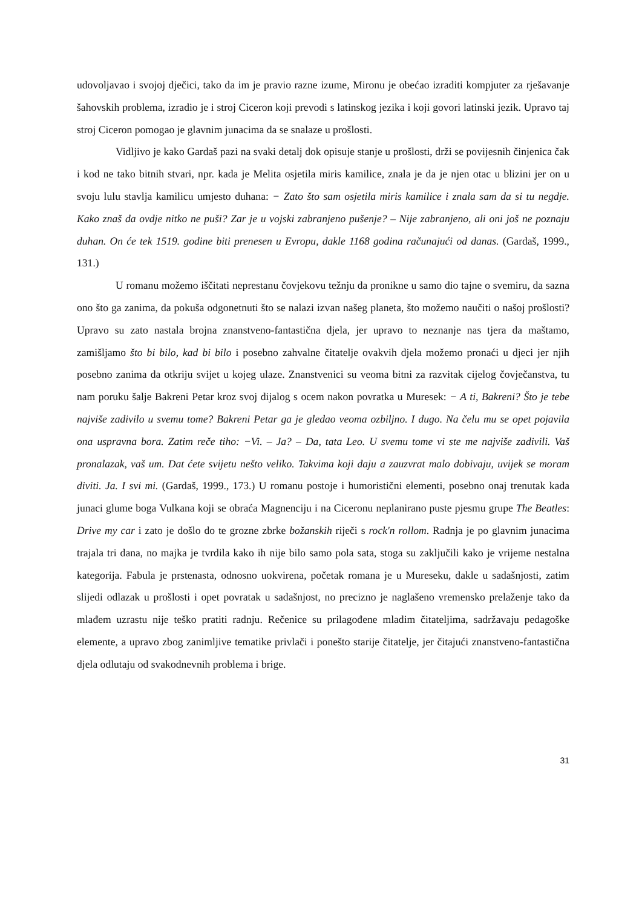udovoljavao i svojoj dječici, tako da im je pravio razne izume, Mironu je obećao izraditi kompjuter za rješavanje šahovskih problema, izradio je i stroj Ciceron koji prevodi s latinskog jezika i koji govori latinski jezik. Upravo taj stroj Ciceron pomogao je glavnim junacima da se snalaze u prošlosti.
Vidljivo je kako Gardaš pazi na svaki detalj dok opisuje stanje u prošlosti, drži se povijesnih činjenica čak i kod ne tako bitnih stvari, npr. kada je Melita osjetila miris kamilice, znala je da je njen otac u blizini jer on u svoju lulu stavlja kamilicu umjesto duhana: − Zato što sam osjetila miris kamilice i znala sam da si tu negdje. Kako znaš da ovdje nitko ne puši? Zar je u vojski zabranjeno pušenje? – Nije zabranjeno, ali oni još ne poznaju duhan. On će tek 1519. godine biti prenesen u Evropu, dakle 1168 godina računajući od danas. (Gardaš, 1999., 131.)
U romanu možemo iščitati neprestanu čovjekovu težnju da pronikne u samo dio tajne o svemiru, da sazna ono što ga zanima, da pokuša odgonetnuti što se nalazi izvan našeg planeta, što možemo naučiti o našoj prošlosti? Upravo su zato nastala brojna znanstveno-fantastična djela, jer upravo to neznanje nas tjera da maštamo, zamišljamo što bi bilo, kad bi bilo i posebno zahvalne čitatelje ovakvih djela možemo pronaći u djeci jer njih posebno zanima da otkriju svijet u kojeg ulaze. Znanstvenici su veoma bitni za razvitak cijelog čovječanstva, tu nam poruku šalje Bakreni Petar kroz svoj dijalog s ocem nakon povratka u Muresek: − A ti, Bakreni? Što je tebe najviše zadivilo u svemu tome? Bakreni Petar ga je gledao veoma ozbiljno. I dugo. Na čelu mu se opet pojavila ona uspravna bora. Zatim reče tiho: −Vi. – Ja? – Da, tata Leo. U svemu tome vi ste me najviše zadivili. Vaš pronalazak, vaš um. Dat ćete svijetu nešto veliko. Takvima koji daju a zauzvrat malo dobivaju, uvijek se moram diviti. Ja. I svi mi. (Gardaš, 1999., 173.) U romanu postoje i humoristični elementi, posebno onaj trenutak kada junaci glume boga Vulkana koji se obraća Magnenciju i na Ciceronu neplanirano puste pjesmu grupe The Beatles: Drive my car i zato je došlo do te grozne zbrke božanskih riječi s rock'n rollom. Radnja je po glavnim junacima trajala tri dana, no majka je tvrdila kako ih nije bilo samo pola sata, stoga su zaključili kako je vrijeme nestalna kategorija. Fabula je prstenasta, odnosno uokvirena, početak romana je u Mureseku, dakle u sadašnjosti, zatim slijedi odlazak u prošlosti i opet povratak u sadašnjost, no precizno je naglašeno vremensko prelaženje tako da mlađem uzrastu nije teško pratiti radnju. Rečenice su prilagođene mladim čitateljima, sadržavaju pedagoške elemente, a upravo zbog zanimljive tematike privlači i ponešto starije čitatelje, jer čitajući znanstveno-fantastična djela odlutaju od svakodnevnih problema i brige.
31